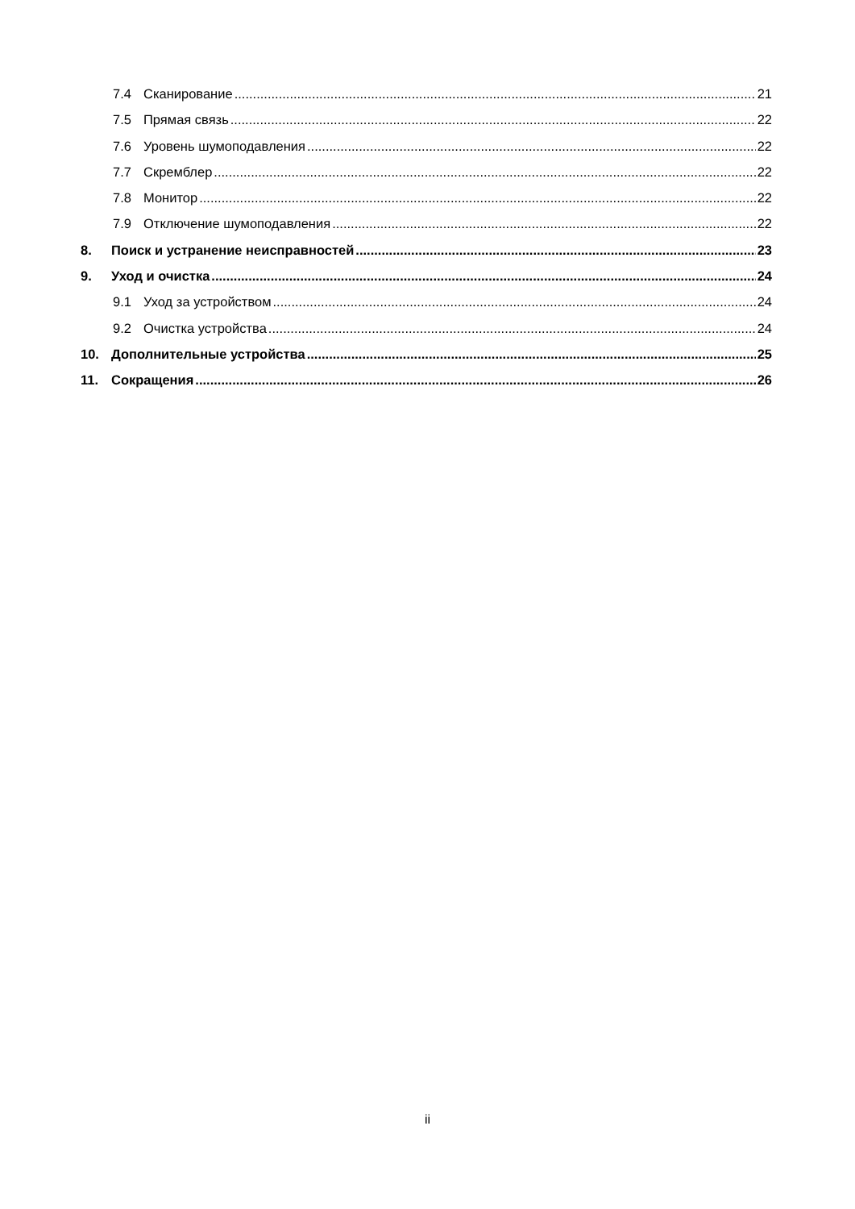7.4 Сканирование 21
7.5 Прямая связь 22
7.6 Уровень шумоподавления 22
7.7 Скремблер 22
7.8 Монитор 22
7.9 Отключение шумоподавления 22
8. Поиск и устранение неисправностей 23
9. Уход и очистка 24
9.1 Уход за устройством 24
9.2 Очистка устройства 24
10. Дополнительные устройства 25
11. Сокращения 26
ii